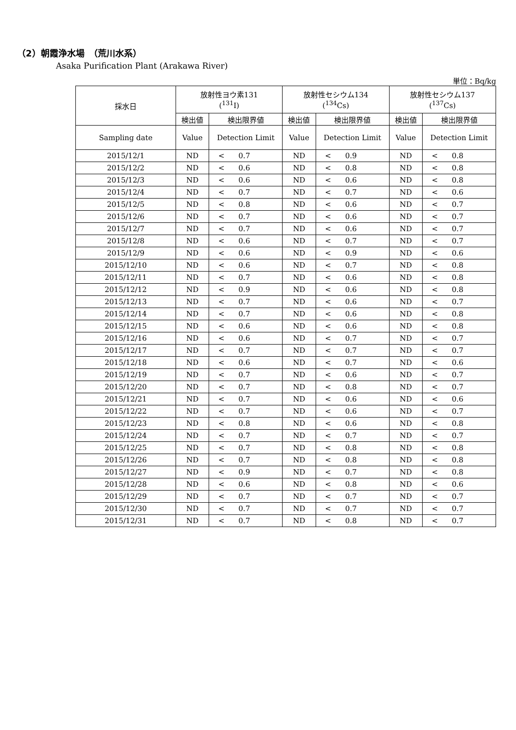（2）朝霞浄水場　（荒川水系）
Asaka Purification Plant (Arakawa River)
単位：Bq/kg
| 採水日 | 放射性ヨウ素131 (<sup>131</sup>I) | | | 放射性セシウム134 (<sup>134</sup>Cs) | | | 放射性セシウム137 (<sup>137</sup>Cs) | | |
| --- | --- | --- | --- | --- | --- | --- | --- | --- | --- |
| | 検出値 | 検出限界値 | | 検出値 | 検出限界値 | | 検出値 | 検出限界値 | |
| Sampling date | Value | Detection Limit | | Value | Detection Limit | | Value | Detection Limit | |
| 2015/12/1 | ND | < | 0.7 | ND | < | 0.9 | ND | < | 0.8 |
| 2015/12/2 | ND | < | 0.6 | ND | < | 0.8 | ND | < | 0.8 |
| 2015/12/3 | ND | < | 0.6 | ND | < | 0.6 | ND | < | 0.8 |
| 2015/12/4 | ND | < | 0.7 | ND | < | 0.7 | ND | < | 0.6 |
| 2015/12/5 | ND | < | 0.8 | ND | < | 0.6 | ND | < | 0.7 |
| 2015/12/6 | ND | < | 0.7 | ND | < | 0.6 | ND | < | 0.7 |
| 2015/12/7 | ND | < | 0.7 | ND | < | 0.6 | ND | < | 0.7 |
| 2015/12/8 | ND | < | 0.6 | ND | < | 0.7 | ND | < | 0.7 |
| 2015/12/9 | ND | < | 0.6 | ND | < | 0.9 | ND | < | 0.6 |
| 2015/12/10 | ND | < | 0.6 | ND | < | 0.7 | ND | < | 0.8 |
| 2015/12/11 | ND | < | 0.7 | ND | < | 0.6 | ND | < | 0.8 |
| 2015/12/12 | ND | < | 0.9 | ND | < | 0.6 | ND | < | 0.8 |
| 2015/12/13 | ND | < | 0.7 | ND | < | 0.6 | ND | < | 0.7 |
| 2015/12/14 | ND | < | 0.7 | ND | < | 0.6 | ND | < | 0.8 |
| 2015/12/15 | ND | < | 0.6 | ND | < | 0.6 | ND | < | 0.8 |
| 2015/12/16 | ND | < | 0.6 | ND | < | 0.7 | ND | < | 0.7 |
| 2015/12/17 | ND | < | 0.7 | ND | < | 0.7 | ND | < | 0.7 |
| 2015/12/18 | ND | < | 0.6 | ND | < | 0.7 | ND | < | 0.6 |
| 2015/12/19 | ND | < | 0.7 | ND | < | 0.6 | ND | < | 0.7 |
| 2015/12/20 | ND | < | 0.7 | ND | < | 0.8 | ND | < | 0.7 |
| 2015/12/21 | ND | < | 0.7 | ND | < | 0.6 | ND | < | 0.6 |
| 2015/12/22 | ND | < | 0.7 | ND | < | 0.6 | ND | < | 0.7 |
| 2015/12/23 | ND | < | 0.8 | ND | < | 0.6 | ND | < | 0.8 |
| 2015/12/24 | ND | < | 0.7 | ND | < | 0.7 | ND | < | 0.7 |
| 2015/12/25 | ND | < | 0.7 | ND | < | 0.8 | ND | < | 0.8 |
| 2015/12/26 | ND | < | 0.7 | ND | < | 0.8 | ND | < | 0.8 |
| 2015/12/27 | ND | < | 0.9 | ND | < | 0.7 | ND | < | 0.8 |
| 2015/12/28 | ND | < | 0.6 | ND | < | 0.8 | ND | < | 0.6 |
| 2015/12/29 | ND | < | 0.7 | ND | < | 0.7 | ND | < | 0.7 |
| 2015/12/30 | ND | < | 0.7 | ND | < | 0.7 | ND | < | 0.7 |
| 2015/12/31 | ND | < | 0.7 | ND | < | 0.8 | ND | < | 0.7 |